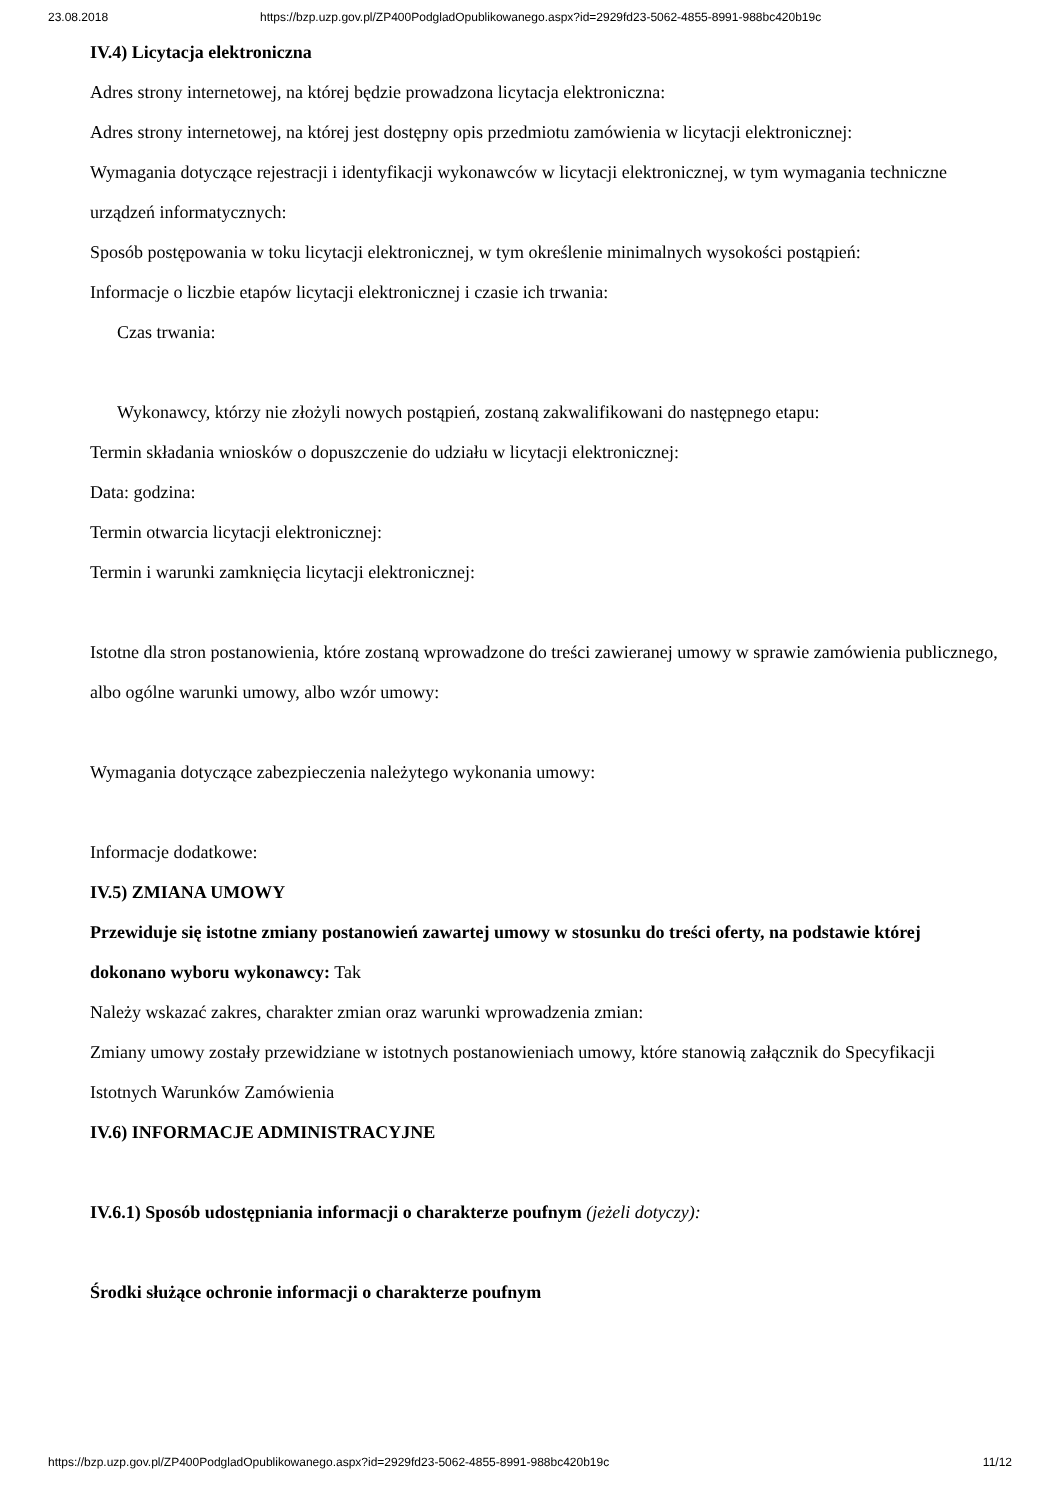23.08.2018 https://bzp.uzp.gov.pl/ZP400PodgladOpublikowanego.aspx?id=2929fd23-5062-4855-8991-988bc420b19c
IV.4) Licytacja elektroniczna
Adres strony internetowej, na której będzie prowadzona licytacja elektroniczna:
Adres strony internetowej, na której jest dostępny opis przedmiotu zamówienia w licytacji elektronicznej:
Wymagania dotyczące rejestracji i identyfikacji wykonawców w licytacji elektronicznej, w tym wymagania techniczne urządzeń informatycznych:
Sposób postępowania w toku licytacji elektronicznej, w tym określenie minimalnych wysokości postąpień:
Informacje o liczbie etapów licytacji elektronicznej i czasie ich trwania:
Czas trwania:
Wykonawcy, którzy nie złożyli nowych postąpień, zostaną zakwalifikowani do następnego etapu:
Termin składania wniosków o dopuszczenie do udziału w licytacji elektronicznej:
Data: godzina:
Termin otwarcia licytacji elektronicznej:
Termin i warunki zamknięcia licytacji elektronicznej:
Istotne dla stron postanowienia, które zostaną wprowadzone do treści zawieranej umowy w sprawie zamówienia publicznego, albo ogólne warunki umowy, albo wzór umowy:
Wymagania dotyczące zabezpieczenia należytego wykonania umowy:
Informacje dodatkowe:
IV.5) ZMIANA UMOWY
Przewiduje się istotne zmiany postanowień zawartej umowy w stosunku do treści oferty, na podstawie której dokonano wyboru wykonawcy: Tak
Należy wskazać zakres, charakter zmian oraz warunki wprowadzenia zmian:
Zmiany umowy zostały przewidziane w istotnych postanowieniach umowy, które stanowią załącznik do Specyfikacji Istotnych Warunków Zamówienia
IV.6) INFORMACJE ADMINISTRACYJNE
IV.6.1) Sposób udostępniania informacji o charakterze poufnym (jeżeli dotyczy):
Środki służące ochronie informacji o charakterze poufnym
https://bzp.uzp.gov.pl/ZP400PodgladOpublikowanego.aspx?id=2929fd23-5062-4855-8991-988bc420b19c 11/12